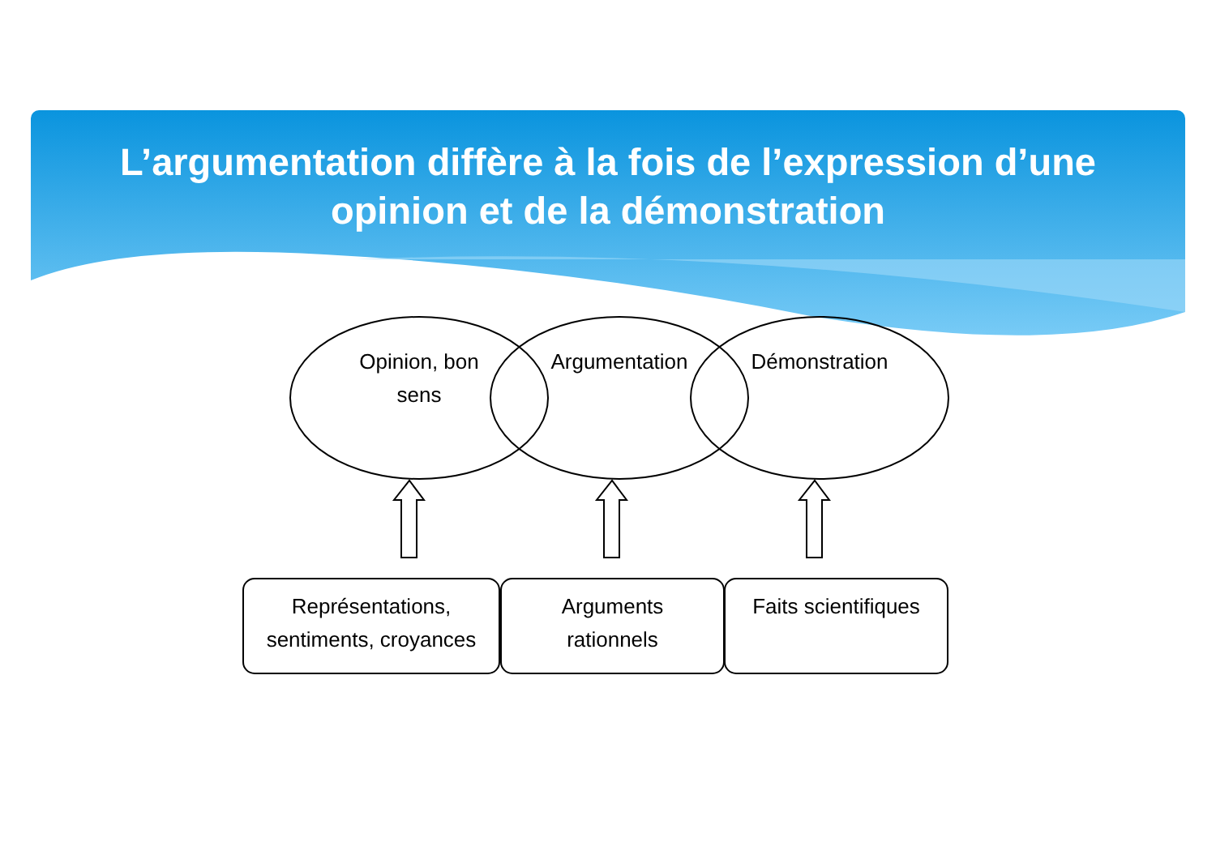L’argumentation diffère à la fois de l’expression d’une
opinion et de la démonstration
Opinion, bon sens
Argumentation
Démonstration
Représentations, sentiments, croyances
Arguments rationnels
Faits scientifiques